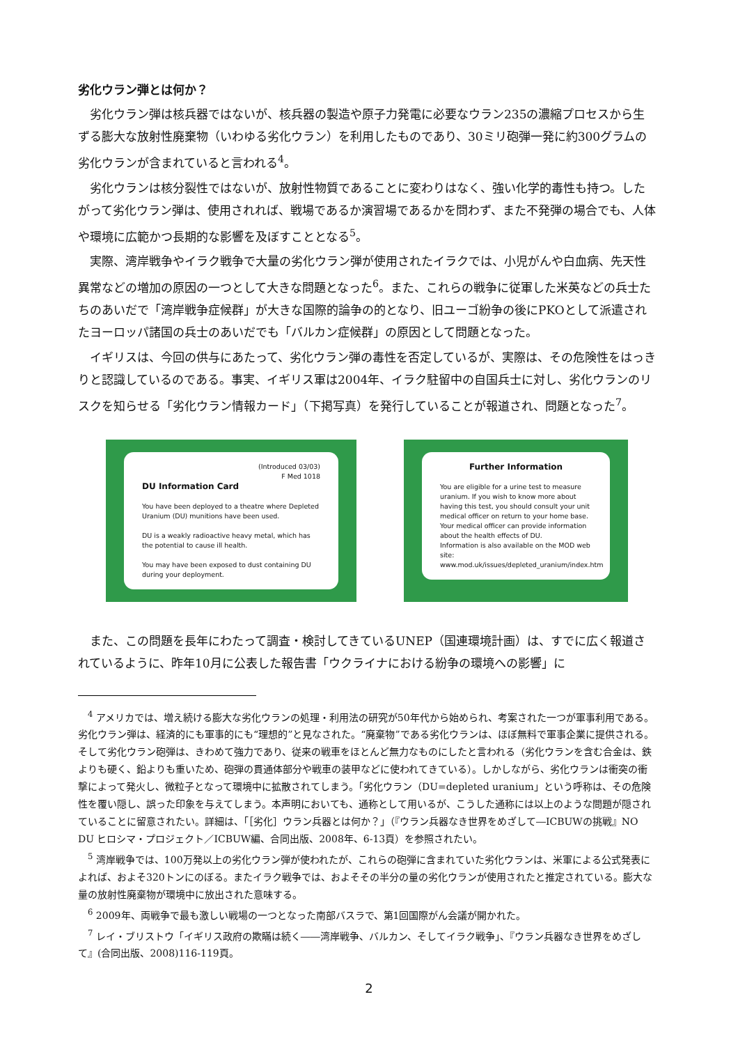劣化ウラン弾とは何か？
劣化ウラン弾は核兵器ではないが、核兵器の製造や原子力発電に必要なウラン235の濃縮プロセスから生ずる膨大な放射性廃棄物（いわゆる劣化ウラン）を利用したものであり、30ミリ砲弾一発に約300グラムの劣化ウランが含まれていると言われる<sup>4</sup>。
劣化ウランは核分裂性ではないが、放射性物質であることに変わりはなく、強い化学的毒性も持つ。したがって劣化ウラン弾は、使用されれば、戦場であるか演習場であるかを問わず、また不発弾の場合でも、人体や環境に広範かつ長期的な影響を及ぼすこととなる<sup>5</sup>。
実際、湾岸戦争やイラク戦争で大量の劣化ウラン弾が使用されたイラクでは、小児がんや白血病、先天性異常などの増加の原因の一つとして大きな問題となった<sup>6</sup>。また、これらの戦争に従軍した米英などの兵士たちのあいだで「湾岸戦争症候群」が大きな国際的論争の的となり、旧ユーゴ紛争の後にPKOとして派遣されたヨーロッパ諸国の兵士のあいだでも「バルカン症候群」の原因として問題となった。
イギリスは、今回の供与にあたって、劣化ウラン弾の毒性を否定しているが、実際は、その危険性をはっきりと認識しているのである。事実、イギリス軍は2004年、イラク駐留中の自国兵士に対し、劣化ウランのリスクを知らせる「劣化ウラン情報カード」（下掲写真）を発行していることが報道され、問題となった<sup>7</sup>。
(Introduced 03/03)
F Med 1018
DU Information Card
You have been deployed to a theatre where Depleted Uranium (DU) munitions have been used.
DU is a weakly radioactive heavy metal, which has the potential to cause ill health.
You may have been exposed to dust containing DU during your deployment.
Further Information
You are eligible for a urine test to measure uranium. If you wish to know more about having this test, you should consult your unit medical officer on return to your home base.
Your medical officer can provide information about the health effects of DU.
Information is also available on the MOD web site: www.mod.uk/issues/depleted_uranium/index.htm
また、この問題を長年にわたって調査・検討してきているUNEP（国連環境計画）は、すでに広く報道されているように、昨年10月に公表した報告書「ウクライナにおける紛争の環境への影響」に
<sup>4</sup> アメリカでは、増え続ける膨大な劣化ウランの処理・利用法の研究が50年代から始められ、考案された一つが軍事利用である。劣化ウラン弾は、経済的にも軍事的にも“理想的”と見なされた。“廃棄物”である劣化ウランは、ほぼ無料で軍事企業に提供される。そして劣化ウラン砲弾は、きわめて強力であり、従来の戦車をほとんど無力なものにしたと言われる（劣化ウランを含む合金は、鉄よりも硬く、鉛よりも重いため、砲弾の貫通体部分や戦車の装甲などに使われてきている）。しかしながら、劣化ウランは衝突の衝撃によって発火し、微粒子となって環境中に拡散されてしまう。「劣化ウラン（DU=depleted uranium」という呼称は、その危険性を覆い隠し、誤った印象を与えてしまう。本声明においても、通称として用いるが、こうした通称には以上のような問題が隠されていることに留意されたい。詳細は、「［劣化］ウラン兵器とは何か？」（『ウラン兵器なき世界をめざして―ICBUWの挑戦』NO DU ヒロシマ・プロジェクト／ICBUW編、合同出版、2008年、6-13頁）を参照されたい。
<sup>5</sup> 湾岸戦争では、100万発以上の劣化ウラン弾が使われたが、これらの砲弾に含まれていた劣化ウランは、米軍による公式発表によれば、およそ320トンにのぼる。またイラク戦争では、およそその半分の量の劣化ウランが使用されたと推定されている。膨大な量の放射性廃棄物が環境中に放出された意味する。
<sup>6</sup> 2009年、両戦争で最も激しい戦場の一つとなった南部バスラで、第1回国際がん会議が開かれた。
<sup>7</sup> レイ・ブリストウ「イギリス政府の欺瞞は続く――湾岸戦争、バルカン、そしてイラク戦争」、『ウラン兵器なき世界をめざして』(合同出版、2008)116-119頁。
2